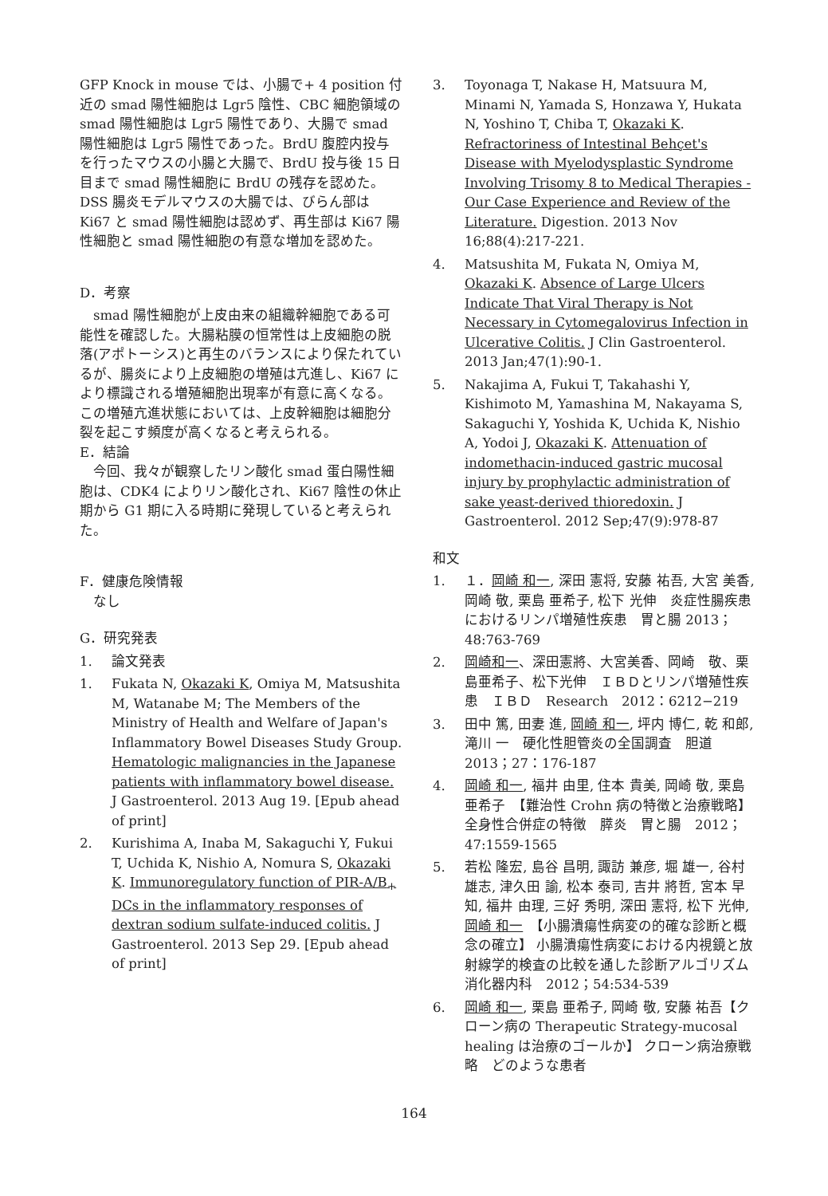GFP Knock in mouse では、小腸で+ 4 position 付近の smad 陽性細胞は Lgr5 陰性、CBC 細胞領域の smad 陽性細胞は Lgr5 陽性であり、大腸で smad 陽性細胞は Lgr5 陽性であった。BrdU 腹腔内投与を行ったマウスの小腸と大腸で、BrdU 投与後 15 日目まで smad 陽性細胞に BrdU の残存を認めた。DSS 腸炎モデルマウスの大腸では、びらん部は Ki67 と smad 陽性細胞は認めず、再生部は Ki67 陽性細胞と smad 陽性細胞の有意な増加を認めた。
D．考察
　smad 陽性細胞が上皮由来の組織幹細胞である可能性を確認した。大腸粘膜の恒常性は上皮細胞の脱落(アポトーシス)と再生のバランスにより保たれているが、腸炎により上皮細胞の増殖は亢進し、Ki67 により標識される増殖細胞出現率が有意に高くなる。この増殖亢進状態においては、上皮幹細胞は細胞分裂を起こす頻度が高くなると考えられる。
E．結論
　今回、我々が観察したリン酸化 smad 蛋白陽性細胞は、CDK4 によりリン酸化され、Ki67 陰性の休止期から G1 期に入る時期に発現していると考えられた。
F．健康危険情報
　なし
G．研究発表
1. 論文発表
1. Fukata N, Okazaki K, Omiya M, Matsushita M, Watanabe M; The Members of the Ministry of Health and Welfare of Japan's Inflammatory Bowel Diseases Study Group. Hematologic malignancies in the Japanese patients with inflammatory bowel disease. J Gastroenterol. 2013 Aug 19. [Epub ahead of print]
2. Kurishima A, Inaba M, Sakaguchi Y, Fukui T, Uchida K, Nishio A, Nomura S, Okazaki K. Immunoregulatory function of PIR-A/B<sub>+</sub> DCs in the inflammatory responses of dextran sodium sulfate-induced colitis. J Gastroenterol. 2013 Sep 29. [Epub ahead of print]
3. Toyonaga T, Nakase H, Matsuura M, Minami N, Yamada S, Honzawa Y, Hukata N, Yoshino T, Chiba T, Okazaki K. Refractoriness of Intestinal Behçet's Disease with Myelodysplastic Syndrome Involving Trisomy 8 to Medical Therapies - Our Case Experience and Review of the Literature. Digestion. 2013 Nov 16;88(4):217-221.
4. Matsushita M, Fukata N, Omiya M, Okazaki K. Absence of Large Ulcers Indicate That Viral Therapy is Not Necessary in Cytomegalovirus Infection in Ulcerative Colitis. J Clin Gastroenterol. 2013 Jan;47(1):90-1.
5. Nakajima A, Fukui T, Takahashi Y, Kishimoto M, Yamashina M, Nakayama S, Sakaguchi Y, Yoshida K, Uchida K, Nishio A, Yodoi J, Okazaki K. Attenuation of indomethacin-induced gastric mucosal injury by prophylactic administration of sake yeast-derived thioredoxin. J Gastroenterol. 2012 Sep;47(9):978-87
和文
1. １．岡崎 和一, 深田 憲将, 安藤 祐吾, 大宮 美香, 岡崎 敬, 栗島 亜希子, 松下 光伸　炎症性腸疾患におけるリンパ増殖性疾患　胃と腸 2013；48:763-769
2. 岡崎和一、深田憲將、大宮美香、岡崎　敬、栗島亜希子、松下光伸　ＩＢＤとリンパ増殖性疾患　ＩＢＤ　Research　2012：6212−219
3. 田中 篤, 田妻 進, 岡崎 和一, 坪内 博仁, 乾 和郎, 滝川 一　硬化性胆管炎の全国調査　胆道 2013；27：176-187
4. 岡崎 和一, 福井 由里, 住本 貴美, 岡崎 敬, 栗島 亜希子　【難治性 Crohn 病の特徴と治療戦略】 全身性合併症の特徴　膵炎　胃と腸　2012；47:1559-1565
5. 若松 隆宏, 島谷 昌明, 諏訪 兼彦, 堀 雄一, 谷村 雄志, 津久田 諭, 松本 泰司, 吉井 將哲, 宮本 早知, 福井 由理, 三好 秀明, 深田 憲将, 松下 光伸, 岡崎 和一　【小腸潰瘍性病変の的確な診断と概念の確立】 小腸潰瘍性病変における内視鏡と放射線学的検査の比較を通した診断アルゴリズム　消化器内科　2012；54:534-539
6. 岡崎 和一, 栗島 亜希子, 岡崎 敬, 安藤 祐吾【クローン病の Therapeutic Strategy-mucosal healing は治療のゴールか】 クローン病治療戦略　どのような患者
164